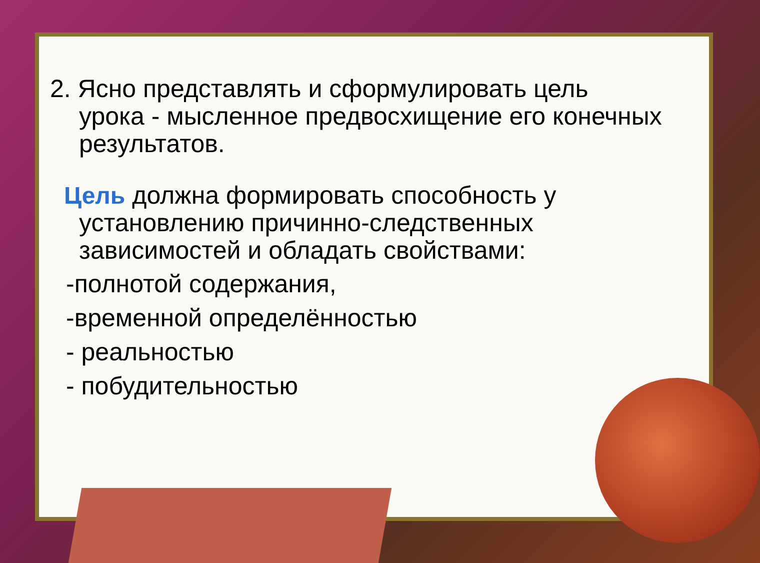2. Ясно представлять и сформулировать цель
урока - мысленное предвосхищение его конечных результатов.
Цель должна формировать способность у
установлению причинно-следственных зависимостей и обладать свойствами:
-полнотой содержания,
-временной определённостью
- реальностью
- побудительностью